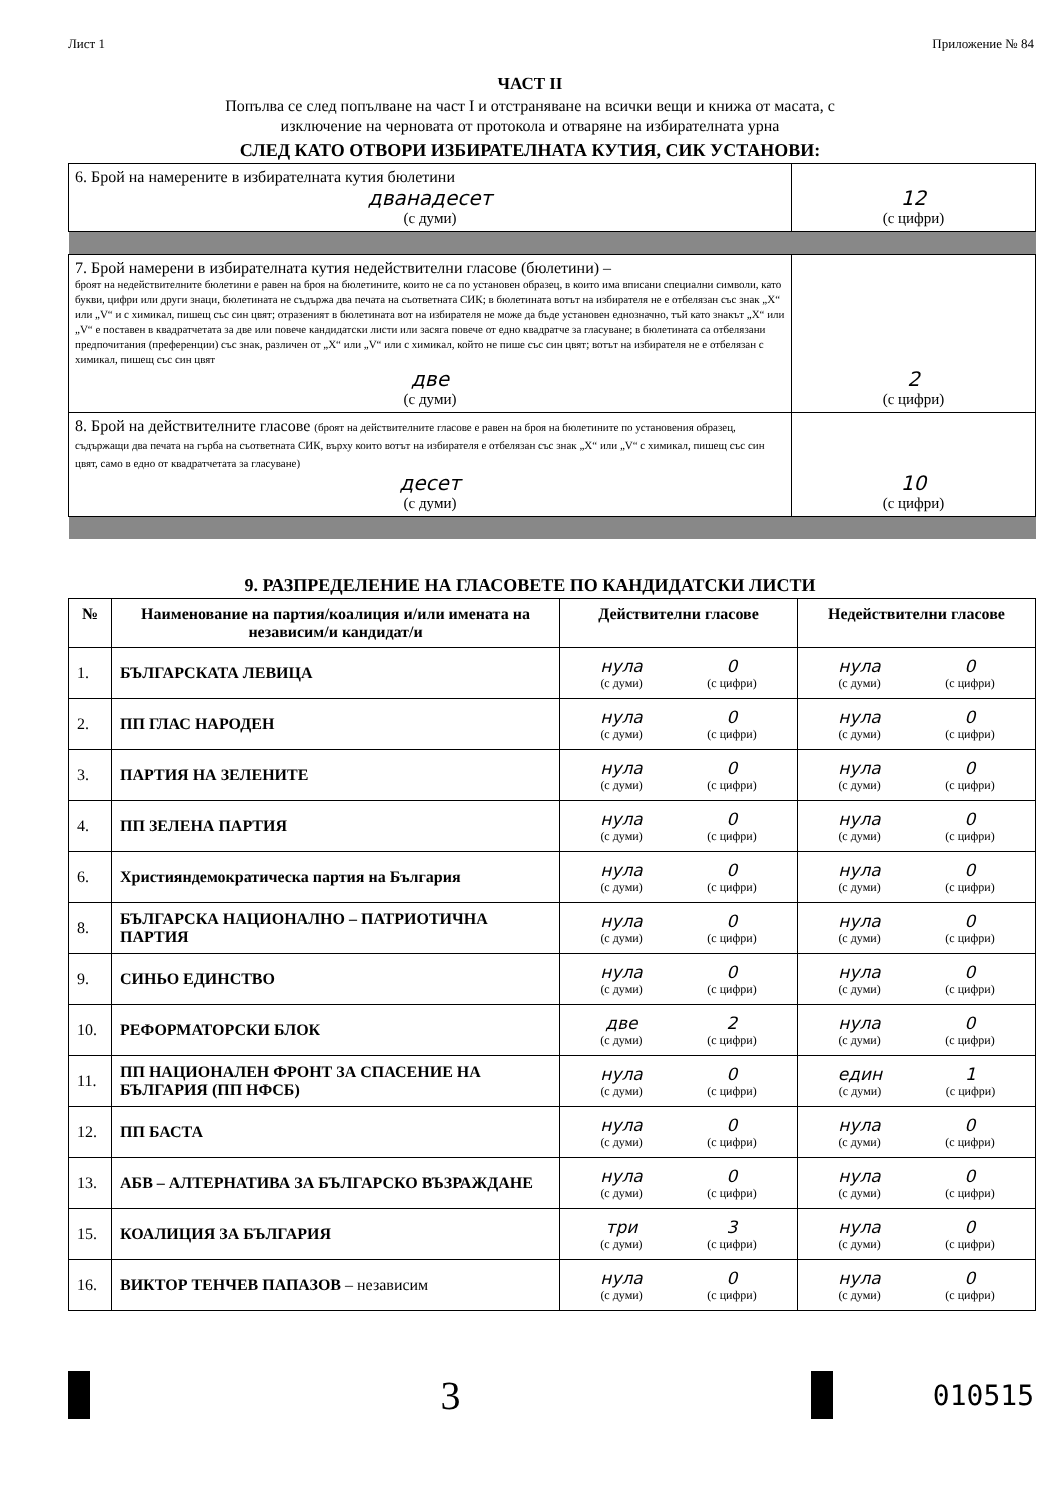Лист 1 Приложение № 84
ЧАСТ II
Попълва се след попълване на част I и отстраняване на всички вещи и книжа от масата, с
изключение на черновата от протокола и отваряне на избирателната урна
СЛЕД КАТО ОТВОРИ ИЗБИРАТЕЛНАТА КУТИЯ, СИК УСТАНОВИ:
| 6. Брой на намерените в избирателната кутия бюлетини дванадесет (с думи) | 12 (с цифри) |
| 7. Брой намерени в избирателната кутия недействителни гласове (бюлетини) – броят на недействителните бюлетини е равен на броя на бюлетините, които не са по установен образец, в които има вписани специални символи, като букви, цифри или други знаци, бюлетината не съдържа два печата на съответната СИК; в бюлетината вотът на избирателя не е отбелязан със знак „X“ или „V“ и с химикал, пишещ със син цвят; отразеният в бюлетината вот на избирателя не може да бъде установен еднозначно, тъй като знакът „X“ или „V“ е поставен в квадратчетата за две или повече кандидатски листи или засяга повече от едно квадратче за гласуване; в бюлетината са отбелязани предпочитания (преференции) със знак, различен от „X“ или „V“ или с химикал, който не пише със син цвят; вотът на избирателя не е отбелязан с химикал, пишещ със син цвят две (с думи) | 2 (с цифри) |
| 8. Брой на действителните гласове (броят на действителните гласове е равен на броя на бюлетините по установения образец, съдържащи два печата на гърба на съответната СИК, върху които вотът на избирателя е отбелязан със знак „X“ или „V“ с химикал, пишещ със син цвят, само в едно от квадратчетата за гласуване) десет (с думи) | 10 (с цифри) |
9. РАЗПРЕДЕЛЕНИЕ НА ГЛАСОВЕТЕ ПО КАНДИДАТСКИ ЛИСТИ
| № | Наименование на партия/коалиция и/или имената на независим/и кандидат/и | Действителни гласове | Недействителни гласове |
| --- | --- | --- | --- |
| 1. | БЪЛГАРСКАТА ЛЕВИЦА | нула (с думи) 0 (с цифри) | нула (с думи) 0 (с цифри) |
| 2. | ПП ГЛАС НАРОДЕН | нула (с думи) 0 (с цифри) | нула (с думи) 0 (с цифри) |
| 3. | ПАРТИЯ НА ЗЕЛЕНИТЕ | нула (с думи) 0 (с цифри) | нула (с думи) 0 (с цифри) |
| 4. | ПП ЗЕЛЕНА ПАРТИЯ | нула (с думи) 0 (с цифри) | нула (с думи) 0 (с цифри) |
| 6. | Християндемократическа партия на България | нула (с думи) 0 (с цифри) | нула (с думи) 0 (с цифри) |
| 8. | БЪЛГАРСКА НАЦИОНАЛНО – ПАТРИОТИЧНА ПАРТИЯ | нула (с думи) 0 (с цифри) | нула (с думи) 0 (с цифри) |
| 9. | СИНЬО ЕДИНСТВО | нула (с думи) 0 (с цифри) | нула (с думи) 0 (с цифри) |
| 10. | РЕФОРМАТОРСКИ БЛОК | две (с думи) 2 (с цифри) | нула (с думи) 0 (с цифри) |
| 11. | ПП НАЦИОНАЛЕН ФРОНТ ЗА СПАСЕНИЕ НА БЪЛГАРИЯ (ПП НФСБ) | нула (с думи) 0 (с цифри) | един (с думи) 1 (с цифри) |
| 12. | ПП БАСТА | нула (с думи) 0 (с цифри) | нула (с думи) 0 (с цифри) |
| 13. | АБВ – АЛТЕРНАТИВА ЗА БЪЛГАРСКО ВЪЗРАЖДАНЕ | нула (с думи) 0 (с цифри) | нула (с думи) 0 (с цифри) |
| 15. | КОАЛИЦИЯ ЗА БЪЛГАРИЯ | три (с думи) 3 (с цифри) | нула (с думи) 0 (с цифри) |
| 16. | ВИКТОР ТЕНЧЕВ ПАПАЗОВ – независим | нула (с думи) 0 (с цифри) | нула (с думи) 0 (с цифри) |
3 010515